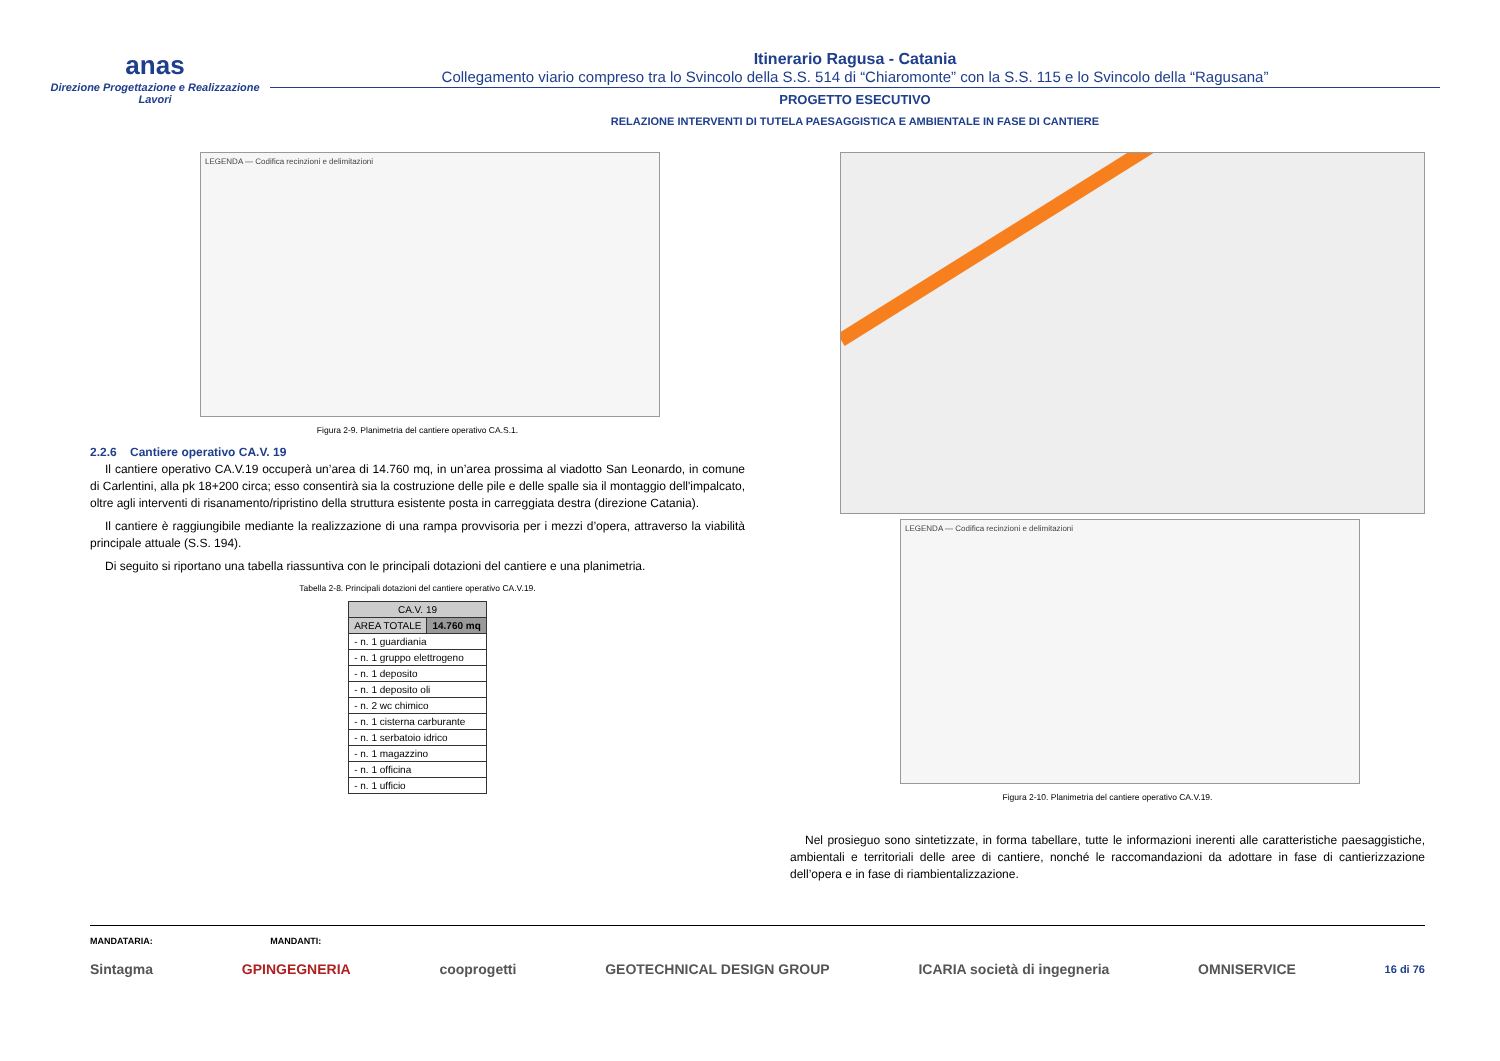anas
Direzione Progettazione e Realizzazione
Lavori
Itinerario Ragusa - Catania
Collegamento viario compreso tra lo Svincolo della S.S. 514 di “Chiaromonte” con la S.S. 115 e lo Svincolo della “Ragusana”
PROGETTO ESECUTIVO
RELAZIONE INTERVENTI DI TUTELA PAESAGGISTICA E AMBIENTALE IN FASE DI CANTIERE
LEGENDA — Codifica recinzioni e delimitazioni
Figura 2-9. Planimetria del cantiere operativo CA.S.1.
2.2.6 Cantiere operativo CA.V. 19
Il cantiere operativo CA.V.19 occuperà un’area di 14.760 mq, in un’area prossima al viadotto San Leonardo, in comune di Carlentini, alla pk 18+200 circa; esso consentirà sia la costruzione delle pile e delle spalle sia il montaggio dell'impalcato, oltre agli interventi di risanamento/ripristino della struttura esistente posta in carreggiata destra (direzione Catania).
Il cantiere è raggiungibile mediante la realizzazione di una rampa provvisoria per i mezzi d’opera, attraverso la viabilità principale attuale (S.S. 194).
Di seguito si riportano una tabella riassuntiva con le principali dotazioni del cantiere e una planimetria.
Tabella 2-8. Principali dotazioni del cantiere operativo CA.V.19.
| CA.V. 19 | |
| --- | --- |
| AREA TOTALE | 14.760 mq |
| - n. 1 guardiania | |
| - n. 1 gruppo elettrogeno | |
| - n. 1 deposito | |
| - n. 1 deposito oli | |
| - n. 2 wc chimico | |
| - n. 1 cisterna carburante | |
| - n. 1 serbatoio idrico | |
| - n. 1 magazzino | |
| - n. 1 officina | |
| - n. 1 ufficio | |
LEGENDA — Codifica recinzioni e delimitazioni
Figura 2-10. Planimetria del cantiere operativo CA.V.19.
Nel prosieguo sono sintetizzate, in forma tabellare, tutte le informazioni inerenti alle caratteristiche paesaggistiche, ambientali e territoriali delle aree di cantiere, nonché le raccomandazioni da adottare in fase di cantierizzazione dell’opera e in fase di riambientalizzazione.
MANDATARIA: MANDANTI:
Sintagma GPINGEGNERIA cooprogetti GEOTECHNICAL DESIGN GROUP ICARIA società di ingegneria OMNISERVICE 16 di 76